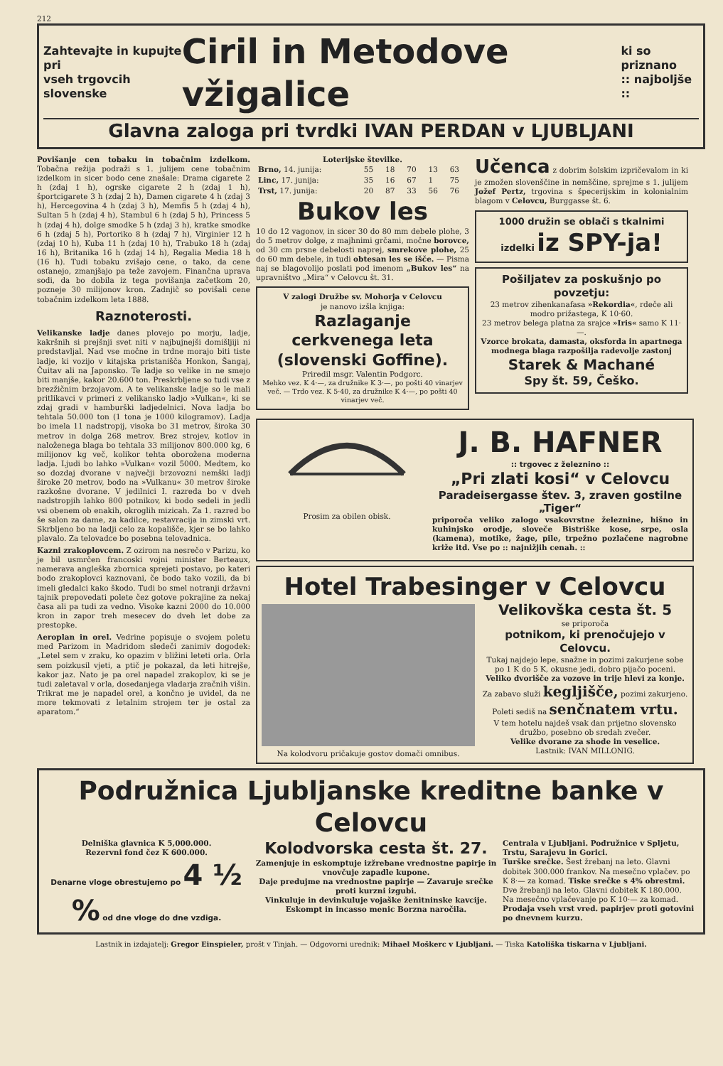212
Zahtevajte in kupujte pri
vseh trgovcih slovenske
Ciril in Metodove vžigalice
ki so priznano
:: najboljše ::
Glavna zaloga pri tvrdki IVAN PERDAN v LJUBLJANI
Povišanje cen tobaku in tobačnim izdelkom. Tobačna režija podraži s 1. julijem cene tobačnim izdelkom in sicer bodo cene znašale: Drama cigarete 2 h (zdaj 1 h), ogrske cigarete 2 h (zdaj 1 h), športcigarete 3 h (zdaj 2 h), Damen cigarete 4 h (zdaj 3 h), Hercegovina 4 h (zdaj 3 h), Memfis 5 h (zdaj 4 h), Sultan 5 h (zdaj 4 h), Stambul 6 h (zdaj 5 h), Princess 5 h (zdaj 4 h), dolge smodke 5 h (zdaj 3 h), kratke smodke 6 h (zdaj 5 h), Portoriko 8 h (zdaj 7 h), Virginier 12 h (zdaj 10 h), Kuba 11 h (zdaj 10 h), Trabuko 18 h (zdaj 16 h), Britanika 16 h (zdaj 14 h), Regalia Media 18 h (16 h). Tudi tobaku zvišajo cene, o tako, da cene ostanejo, zmanjšajo pa teže zavojem. Finančna uprava sodi, da bo dobila iz tega povišanja začetkom 20, pozneje 30 milijonov kron. Zadnjič so povišali cene tobačnim izdelkom leta 1888.
Raznoterosti.
Velikanske ladje danes plovejo po morju, ladje, kakršnih si prejšnji svet niti v najbujnejši domišljiji ni predstavljal. Nad vse močne in trdne morajo biti tiste ladje, ki vozijo v kitajska pristanišča Honkon, Šangaj, Čuitav ali na Japonsko. Te ladje so velike in ne smejo biti manjše, kakor 20.600 ton. Preskrbljene so tudi vse z brezžičnim brzojavom. A te velikanske ladje so le mali pritlikavci v primeri z velikansko ladjo »Vulkan«, ki se zdaj gradi v hamburški ladjedelnici. Nova ladja bo tehtala 50.000 ton (1 tona je 1000 kilogramov). Ladja bo imela 11 nadstropij, visoka bo 31 metrov, široka 30 metrov in dolga 268 metrov. Brez strojev, kotlov in naloženega blaga bo tehtala 33 milijonov 800.000 kg, 6 milijonov kg več, kolikor tehta oborožena moderna ladja. Ljudi bo lahko »Vulkan« vozil 5000. Medtem, ko so dozdaj dvorane v največji brzovozni nemški ladji široke 20 metrov, bodo na »Vulkanu« 30 metrov široke razkošne dvorane. V jedilnici I. razreda bo v dveh nadstropjih lahko 800 potnikov, ki bodo sedeli in jedli vsi obenem ob enakih, okroglih mizicah. Za 1. razred bo še salon za dame, za kadilce, restavracija in zimski vrt. Skrbljeno bo na ladji celo za kopališče, kjer se bo lahko plavalo. Za telovadce bo posebna telovadnica.
Kazni zrakoplovcem. Z ozirom na nesrečo v Parizu, ko je bil usmrčen francoski vojni minister Berteaux, namerava angleška zbornica sprejeti postavo, po kateri bodo zrakoplovci kaznovani, če bodo tako vozili, da bi imeli gledalci kako škodo. Tudi bo smel notranji državni tajnik prepovedati polete čez gotove pokrajine za nekaj časa ali pa tudi za vedno. Visoke kazni 2000 do 10.000 kron in zapor treh mesecev do dveh let dobe za prestopke.
Aeroplan in orel. Vedrine popisuje o svojem poletu med Parizom in Madridom sledeči zanimiv dogodek: „Letel sem v zraku, ko opazim v bližini leteti orla. Orla sem poizkusil vjeti, a ptič je pokazal, da leti hitrejše, kakor jaz. Nato je pa orel napadel zrakoplov, ki se je tudi zaletaval v orla, dosedanjega vladarja zračnih višin. Trikrat me je napadel orel, a končno je uvidel, da ne more tekmovati z letalnim strojem ter je ostal za aparatom.“
Loterijske številke.
| Brno, 14. junija: | 55 | 18 | 70 | 13 | 63 |
| Linc, 17. junija: | 35 | 16 | 67 | 1 | 75 |
| Trst, 17. junija: | 20 | 87 | 33 | 56 | 76 |
Bukov les
10 do 12 vagonov, in sicer 30 do 80 mm debele plohe, 3 do 5 metrov dolge, z majhnimi grčami, močne borovce, od 30 cm prsne debelosti naprej, smrekove plohe, 25 do 60 mm debele, in tudi obtesan les se išče. — Pisma naj se blagovolijo poslati pod imenom „Bukov les“ na upravništvo „Mira“ v Celovcu št. 31.
V zalogi Družbe sv. Mohorja v Celovcu
je nanovo izšla knjiga:
Razlaganje cerkvenega leta
(slovenski Goffine).
Priredil msgr. Valentin Podgorc.
Mehko vez. K 4·—, za družnike K 3·—, po pošti 40 vinarjev več. — Trdo vez. K 5·40, za družnike K 4·—, po pošti 40 vinarjev več.
Učenca z dobrim šolskim izpričevalom in ki je zmožen slovenščine in nemščine, sprejme s 1. julijem Jožef Pertz, trgovina s špecerijskim in kolonialnim blagom v Celovcu, Burggasse št. 6.
1000 družin se oblači s tkalnimi izdelki iz SPY-ja!
Pošiljatev za poskušnjo po povzetju:
23 metrov zihenkanafasa »Rekordia«, rdeče ali modro prižastega, K 10·60.
23 metrov belega platna za srajce »Iris« samo K 11·—.
Vzorce brokata, damasta, oksforda in apartnega modnega blaga razpošilja radevolje zastonj
Starek & Machané
Spy št. 59, Češko.
Prosim za obilen obisk.
J. B. HAFNER
:: trgovec z železnino ::
„Pri zlati kosi“ v Celovcu
Paradeisergasse štev. 3, zraven gostilne „Tiger“
priporoča veliko zalogo vsakovrstne železnine, hišno in kuhinjsko orodje, sloveče Bistriške kose, srpe, osla (kamena), motike, žage, pile, trpežno pozlačene nagrobne križe itd. Vse po :: najnižjih cenah. ::
Hotel Trabesinger v Celovcu
Na kolodvoru pričakuje gostov domači omnibus.
Velikovška cesta št. 5
se priporoča
potnikom, ki prenočujejo v Celovcu.
Tukaj najdejo lepe, snažne in pozimi zakurjene sobe po 1 K do 5 K, okusne jedi, dobro pijačo poceni.
Veliko dvorišče za vozove in trije hlevi za konje.
Za zabavo služi kegljišče, pozimi zakurjeno.
Poleti sediš na senčnatem vrtu.
V tem hotelu najdeš vsak dan prijetno slovensko družbo, posebno ob sredah zvečer.
Velike dvorane za shode in veselice.
Lastnik: IVAN MILLONIG.
Podružnica Ljubljanske kreditne banke v Celovcu
Delniška glavnica K 5,000.000.
Rezervni fond čez K 600.000.
Denarne vloge obrestujemo po 4 ½ % od dne vloge do dne vzdiga.
Kolodvorska cesta št. 27.
Zamenjuje in eskomptuje izžrebane vrednostne papirje in vnovčuje zapadle kupone.
Daje predujme na vrednostne papirje — Zavaruje srečke proti kurzni izgubi.
Vinkuluje in devinkuluje vojaške ženitninske kavcije.
Eskompt in incasso menic Borzna naročila.
Centrala v Ljubljani. Podružnice v Spljetu, Trstu, Sarajevu in Gorici.
Turške srečke. Šest žrebanj na leto. Glavni dobitek 300.000 frankov. Na mesečno vplačev. po K 8·— za komad. Tiske srečke s 4% obrestmi. Dve žrebanji na leto. Glavni dobitek K 180.000. Na mesečno vplačevanje po K 10·— za komad.
Prodaja vseh vrst vred. papirjev proti gotovini po dnevnem kurzu.
Lastnik in izdajatelj: Gregor Einspieler, prošt v Tinjah. — Odgovorni urednik: Mihael Moškerc v Ljubljani. — Tiska Katoliška tiskarna v Ljubljani.